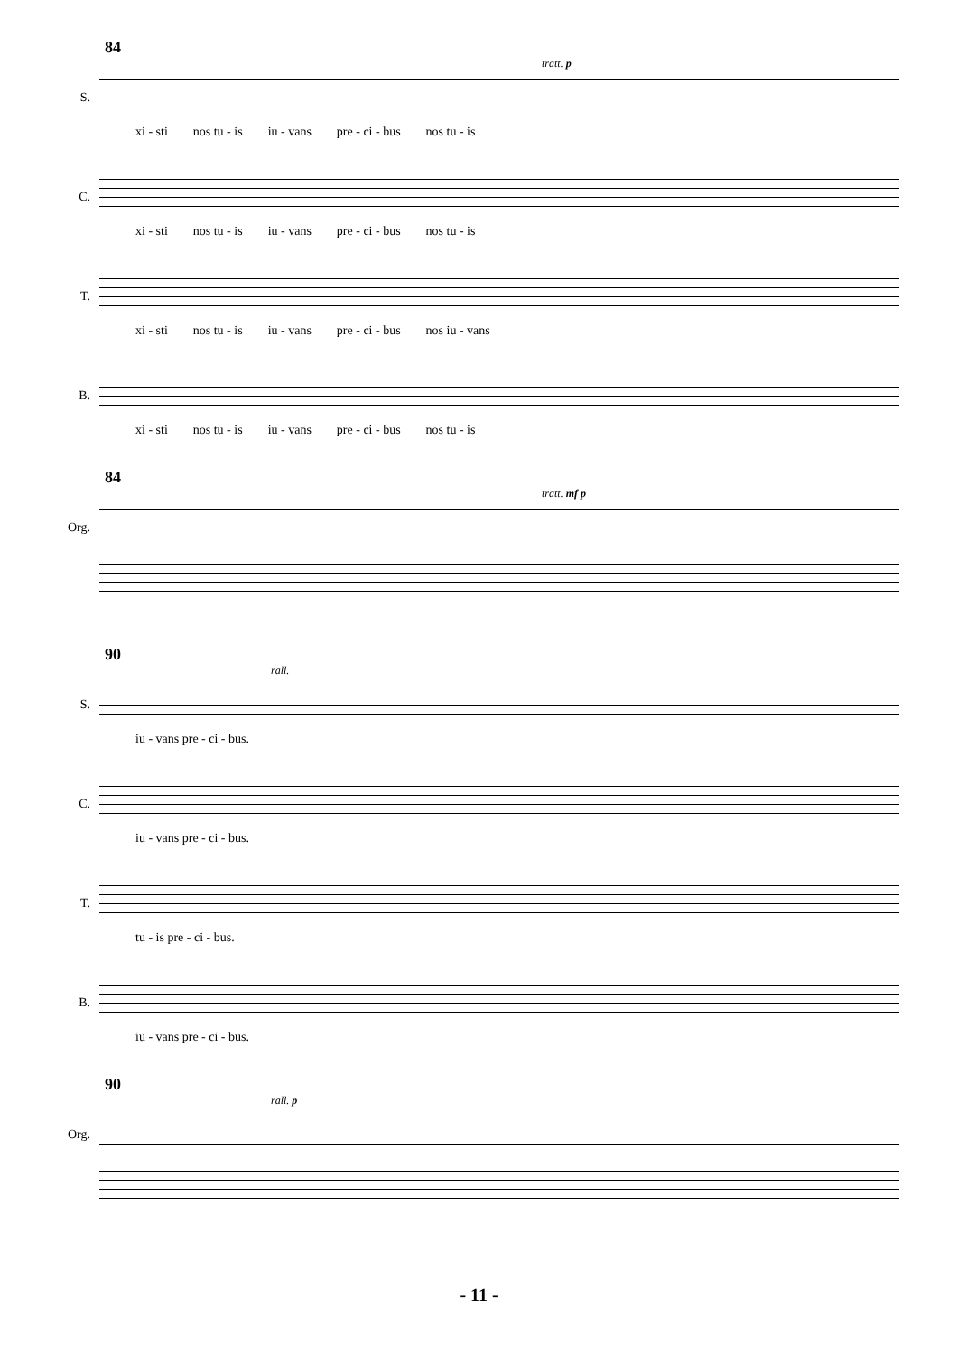84
tratt. p
S.
xi - sti nos tu - is iu - vans pre - ci - bus nos tu - is
C.
xi - sti nos tu - is iu - vans pre - ci - bus nos tu - is
T.
xi - sti nos tu - is iu - vans pre - ci - bus nos iu - vans
B.
xi - sti nos tu - is iu - vans pre - ci - bus nos tu - is
84
tratt. mf p
Org.
90
rall.
S.
iu - vans pre - ci - bus.
C.
iu - vans pre - ci - bus.
T.
tu - is pre - ci - bus.
B.
iu - vans pre - ci - bus.
90
rall. p
Org.
- 11 -